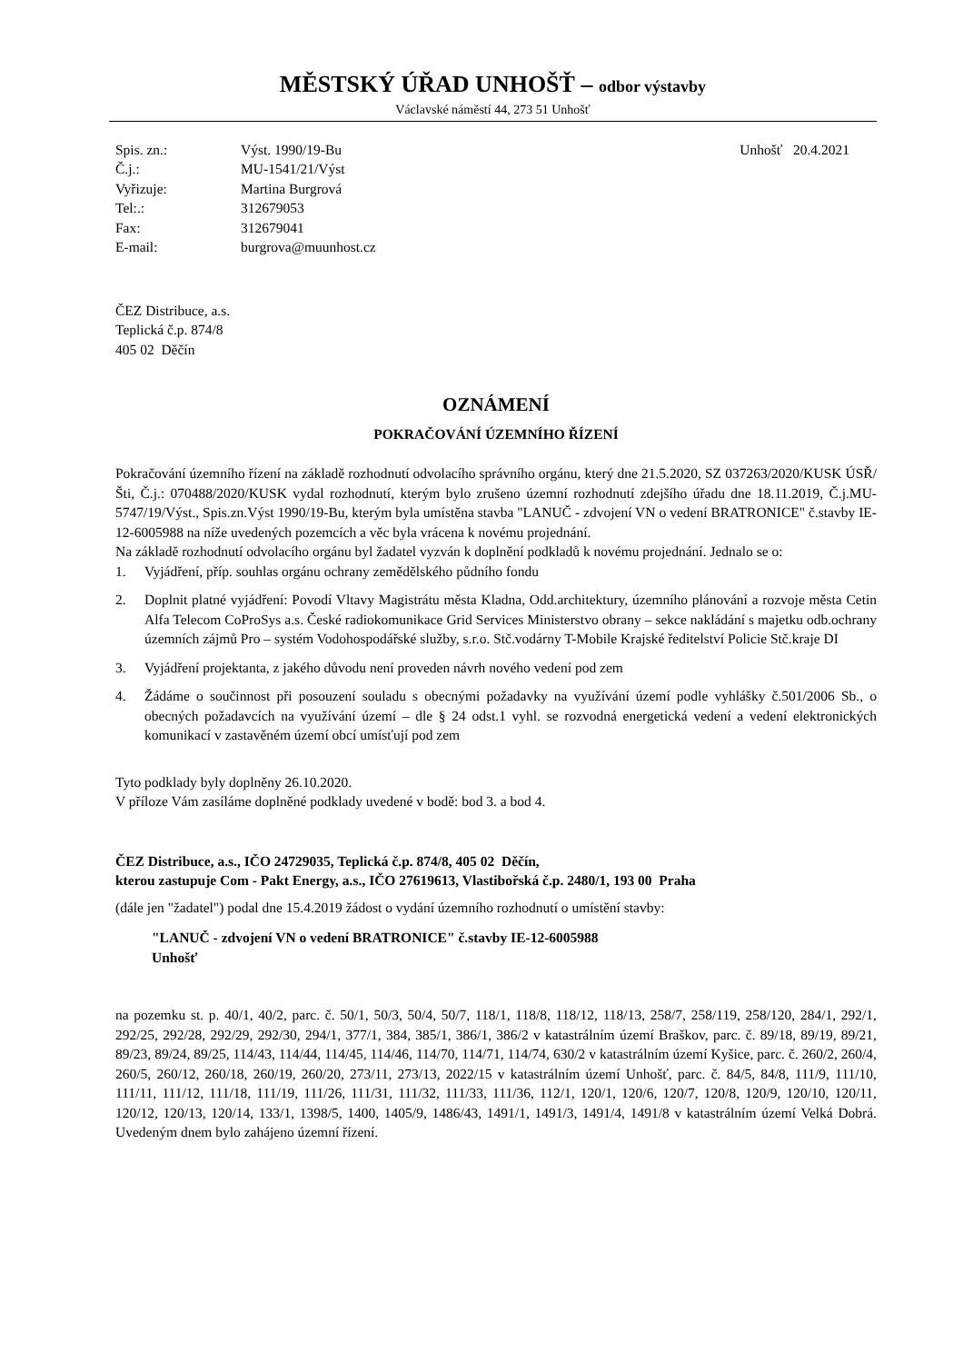MĚSTSKÝ ÚŘAD UNHOŠŤ – odbor výstavby
Václavské náměstí 44, 273 51 Unhošť
| Spis. zn.: | Výst. 1990/19-Bu |
| Č.j.: | MU-1541/21/Výst |
| Vyřizuje: | Martina Burgrová |
| Tel:.: | 312679053 |
| Fax: | 312679041 |
| E-mail: | burgrova@muunhost.cz |
Unhošť 20.4.2021
ČEZ Distribuce, a.s.
Teplická č.p. 874/8
405 02 Děčín
OZNÁMENÍ
POKRAČOVÁNÍ ÚZEMNÍHO ŘÍZENÍ
Pokračování územního řízení na základě rozhodnutí odvolacího správního orgánu, který dne 21.5.2020, SZ 037263/2020/KUSK ÚSŘ/Šti, Č.j.: 070488/2020/KUSK vydal rozhodnutí, kterým bylo zrušeno územní rozhodnutí zdejšího úřadu dne 18.11.2019, Č.j.MU-5747/19/Výst., Spis.zn.Výst 1990/19-Bu, kterým byla umístěna stavba "LANUČ - zdvojení VN o vedení BRATRONICE" č.stavby IE-12-6005988 na níže uvedených pozemcích a věc byla vrácena k novému projednání.
Na základě rozhodnutí odvolacího orgánu byl žadatel vyzván k doplnění podkladů k novému projednání. Jednalo se o:
1. Vyjádření, příp. souhlas orgánu ochrany zemědělského půdního fondu
2. Doplnit platné vyjádření: Povodí Vltavy Magistrátu města Kladna, Odd.architektury, územního plánování a rozvoje města Cetin Alfa Telecom CoProSys a.s. České radiokomunikace Grid Services Ministerstvo obrany – sekce nakládání s majetku odb.ochrany územních zájmů Pro – systém Vodohospodářské služby, s.r.o. Stč.vodárny T-Mobile Krajské ředitelství Policie Stč.kraje DI
3. Vyjádření projektanta, z jakého důvodu není proveden návrh nového vedení pod zem
4. Žádáme o součinnost při posouzení souladu s obecnými požadavky na využívání území podle vyhlášky č.501/2006 Sb., o obecných požadavcích na využívání území – dle § 24 odst.1 vyhl. se rozvodná energetická vedení a vedení elektronických komunikací v zastavěném území obcí umísťují pod zem
Tyto podklady byly doplněny 26.10.2020.
V příloze Vám zasíláme doplněné podklady uvedené v bodě: bod 3. a bod 4.
ČEZ Distribuce, a.s., IČO 24729035, Teplická č.p. 874/8, 405 02 Děčín,
kterou zastupuje Com - Pakt Energy, a.s., IČO 27619613, Vlastibořská č.p. 2480/1, 193 00 Praha
(dále jen "žadatel") podal dne 15.4.2019 žádost o vydání územního rozhodnutí o umístění stavby:
"LANUČ - zdvojení VN o vedení BRATRONICE" č.stavby IE-12-6005988
Unhošť
na pozemku st. p. 40/1, 40/2, parc. č. 50/1, 50/3, 50/4, 50/7, 118/1, 118/8, 118/12, 118/13, 258/7, 258/119, 258/120, 284/1, 292/1, 292/25, 292/28, 292/29, 292/30, 294/1, 377/1, 384, 385/1, 386/1, 386/2 v katastrálním území Braškov, parc. č. 89/18, 89/19, 89/21, 89/23, 89/24, 89/25, 114/43, 114/44, 114/45, 114/46, 114/70, 114/71, 114/74, 630/2 v katastrálním území Kyšice, parc. č. 260/2, 260/4, 260/5, 260/12, 260/18, 260/19, 260/20, 273/11, 273/13, 2022/15 v katastrálním území Unhošť, parc. č. 84/5, 84/8, 111/9, 111/10, 111/11, 111/12, 111/18, 111/19, 111/26, 111/31, 111/32, 111/33, 111/36, 112/1, 120/1, 120/6, 120/7, 120/8, 120/9, 120/10, 120/11, 120/12, 120/13, 120/14, 133/1, 1398/5, 1400, 1405/9, 1486/43, 1491/1, 1491/3, 1491/4, 1491/8 v katastrálním území Velká Dobrá. Uvedeným dnem bylo zahájeno územní řízení.